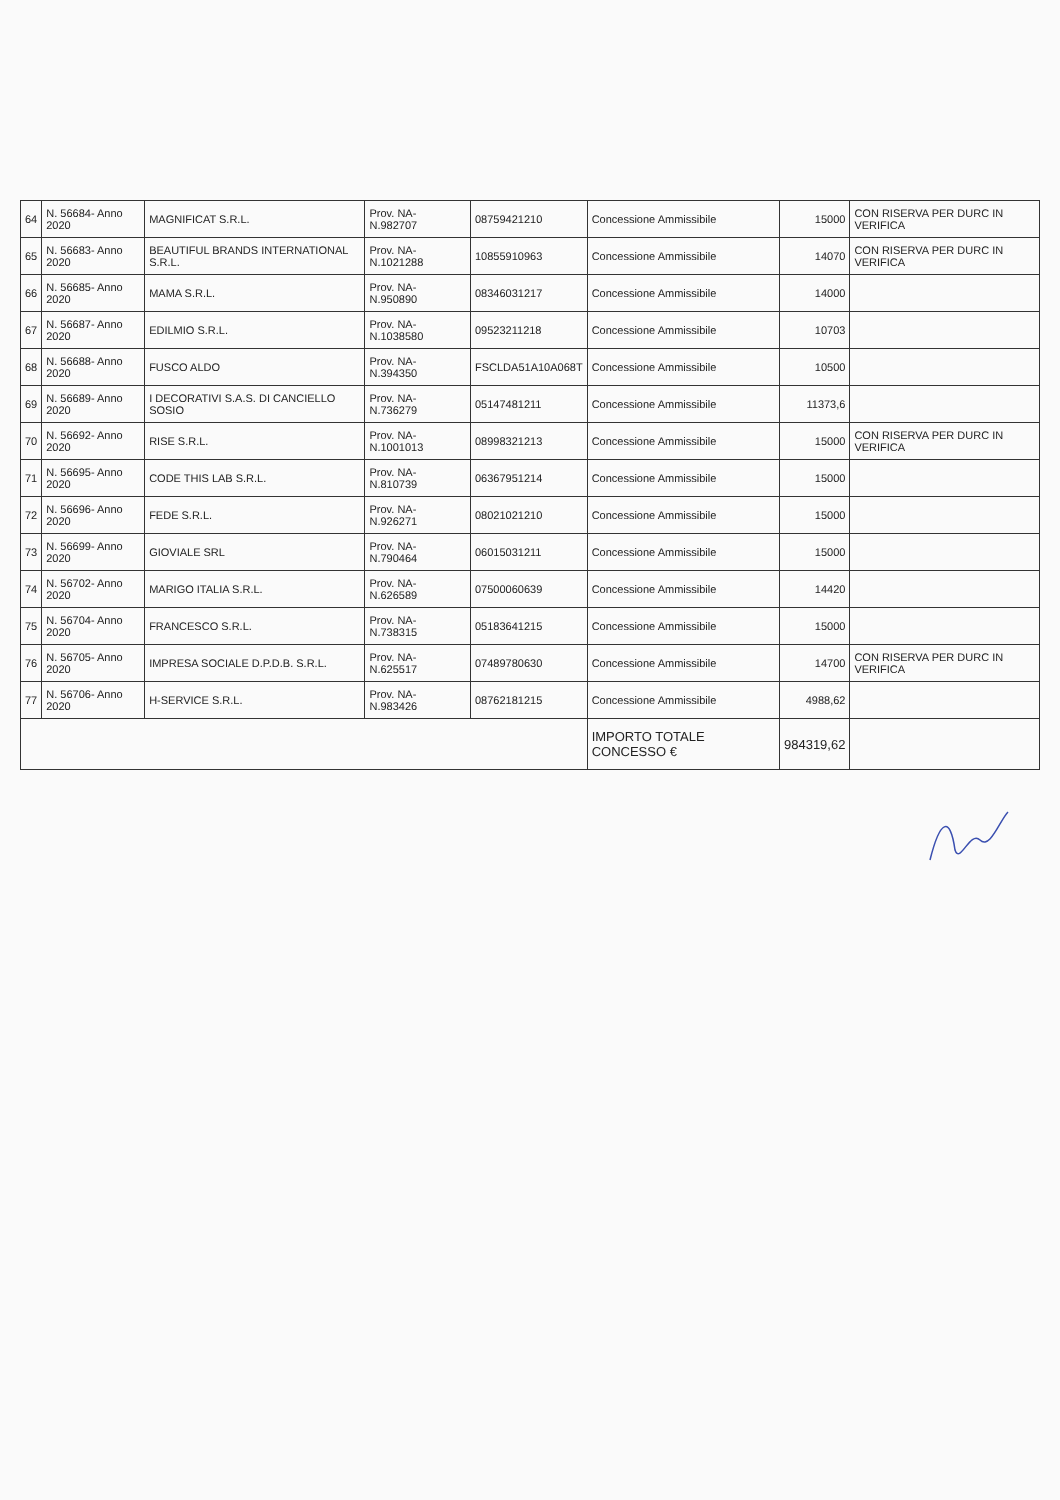| 64 | N. 56684- Anno 2020 | MAGNIFICAT S.R.L. | Prov. NA- N.982707 | 08759421210 | Concessione Ammissibile | 15000 | CON RISERVA PER DURC IN VERIFICA |
| 65 | N. 56683- Anno 2020 | BEAUTIFUL BRANDS INTERNATIONAL S.R.L. | Prov. NA- N.1021288 | 10855910963 | Concessione Ammissibile | 14070 | CON RISERVA PER DURC IN VERIFICA |
| 66 | N. 56685- Anno 2020 | MAMA S.R.L. | Prov. NA- N.950890 | 08346031217 | Concessione Ammissibile | 14000 | |
| 67 | N. 56687- Anno 2020 | EDILMIO S.R.L. | Prov. NA- N.1038580 | 09523211218 | Concessione Ammissibile | 10703 | |
| 68 | N. 56688- Anno 2020 | FUSCO ALDO | Prov. NA- N.394350 | FSCLDA51A10A068T | Concessione Ammissibile | 10500 | |
| 69 | N. 56689- Anno 2020 | I DECORATIVI S.A.S. DI CANCIELLO SOSIO | Prov. NA- N.736279 | 05147481211 | Concessione Ammissibile | 11373,6 | |
| 70 | N. 56692- Anno 2020 | RISE S.R.L. | Prov. NA- N.1001013 | 08998321213 | Concessione Ammissibile | 15000 | CON RISERVA PER DURC IN VERIFICA |
| 71 | N. 56695- Anno 2020 | CODE THIS LAB S.R.L. | Prov. NA- N.810739 | 06367951214 | Concessione Ammissibile | 15000 | |
| 72 | N. 56696- Anno 2020 | FEDE S.R.L. | Prov. NA- N.926271 | 08021021210 | Concessione Ammissibile | 15000 | |
| 73 | N. 56699- Anno 2020 | GIOVIALE SRL | Prov. NA- N.790464 | 06015031211 | Concessione Ammissibile | 15000 | |
| 74 | N. 56702- Anno 2020 | MARIGO ITALIA S.R.L. | Prov. NA- N.626589 | 07500060639 | Concessione Ammissibile | 14420 | |
| 75 | N. 56704- Anno 2020 | FRANCESCO S.R.L. | Prov. NA- N.738315 | 05183641215 | Concessione Ammissibile | 15000 | |
| 76 | N. 56705- Anno 2020 | IMPRESA SOCIALE D.P.D.B. S.R.L. | Prov. NA- N.625517 | 07489780630 | Concessione Ammissibile | 14700 | CON RISERVA PER DURC IN VERIFICA |
| 77 | N. 56706- Anno 2020 | H-SERVICE S.R.L. | Prov. NA- N.983426 | 08762181215 | Concessione Ammissibile | 4988,62 | |
| | | | | | IMPORTO TOTALE CONCESSO € | 984319,62 | |